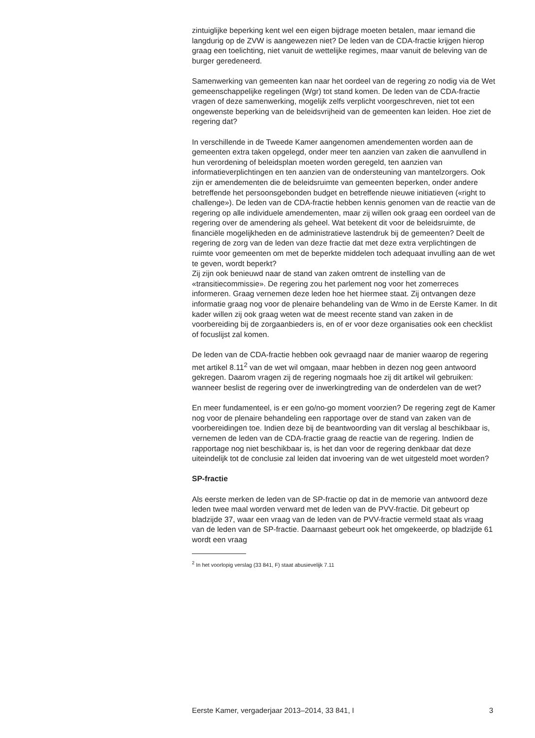zintuiglijke beperking kent wel een eigen bijdrage moeten betalen, maar iemand die langdurig op de ZVW is aangewezen niet? De leden van de CDA-fractie krijgen hierop graag een toelichting, niet vanuit de wettelijke regimes, maar vanuit de beleving van de burger geredeneerd.
Samenwerking van gemeenten kan naar het oordeel van de regering zo nodig via de Wet gemeenschappelijke regelingen (Wgr) tot stand komen. De leden van de CDA-fractie vragen of deze samenwerking, mogelijk zelfs verplicht voorgeschreven, niet tot een ongewenste beperking van de beleidsvrijheid van de gemeenten kan leiden. Hoe ziet de regering dat?
In verschillende in de Tweede Kamer aangenomen amendementen worden aan de gemeenten extra taken opgelegd, onder meer ten aanzien van zaken die aanvullend in hun verordening of beleidsplan moeten worden geregeld, ten aanzien van informatieverplichtingen en ten aanzien van de ondersteuning van mantelzorgers. Ook zijn er amendementen die de beleidsruimte van gemeenten beperken, onder andere betreffende het persoonsgebonden budget en betreffende nieuwe initiatieven («right to challenge»). De leden van de CDA-fractie hebben kennis genomen van de reactie van de regering op alle individuele amendementen, maar zij willen ook graag een oordeel van de regering over de amendering als geheel. Wat betekent dit voor de beleidsruimte, de financiële mogelijkheden en de administratieve lastendruk bij de gemeenten? Deelt de regering de zorg van de leden van deze fractie dat met deze extra verplichtingen de ruimte voor gemeenten om met de beperkte middelen toch adequaat invulling aan de wet te geven, wordt beperkt?
Zij zijn ook benieuwd naar de stand van zaken omtrent de instelling van de «transitiecommissie». De regering zou het parlement nog voor het zomerreces informeren. Graag vernemen deze leden hoe het hiermee staat. Zij ontvangen deze informatie graag nog voor de plenaire behandeling van de Wmo in de Eerste Kamer. In dit kader willen zij ook graag weten wat de meest recente stand van zaken in de voorbereiding bij de zorgaanbieders is, en of er voor deze organisaties ook een checklist of focuslijst zal komen.
De leden van de CDA-fractie hebben ook gevraagd naar de manier waarop de regering met artikel 8.11<sup>2</sup> van de wet wil omgaan, maar hebben in dezen nog geen antwoord gekregen. Daarom vragen zij de regering nogmaals hoe zij dit artikel wil gebruiken: wanneer beslist de regering over de inwerkingtreding van de onderdelen van de wet?
En meer fundamenteel, is er een go/no-go moment voorzien? De regering zegt de Kamer nog voor de plenaire behandeling een rapportage over de stand van zaken van de voorbereidingen toe. Indien deze bij de beantwoording van dit verslag al beschikbaar is, vernemen de leden van de CDA-fractie graag de reactie van de regering. Indien de rapportage nog niet beschikbaar is, is het dan voor de regering denkbaar dat deze uiteindelijk tot de conclusie zal leiden dat invoering van de wet uitgesteld moet worden?
SP-fractie
Als eerste merken de leden van de SP-fractie op dat in de memorie van antwoord deze leden twee maal worden verward met de leden van de PVV-fractie. Dit gebeurt op bladzijde 37, waar een vraag van de leden van de PVV-fractie vermeld staat als vraag van de leden van de SP-fractie. Daarnaast gebeurt ook het omgekeerde, op bladzijde 61 wordt een vraag
<sup>2</sup> In het voorlopig verslag (33 841, F) staat abusievelijk 7.11
Eerste Kamer, vergaderjaar 2013–2014, 33 841, I 3